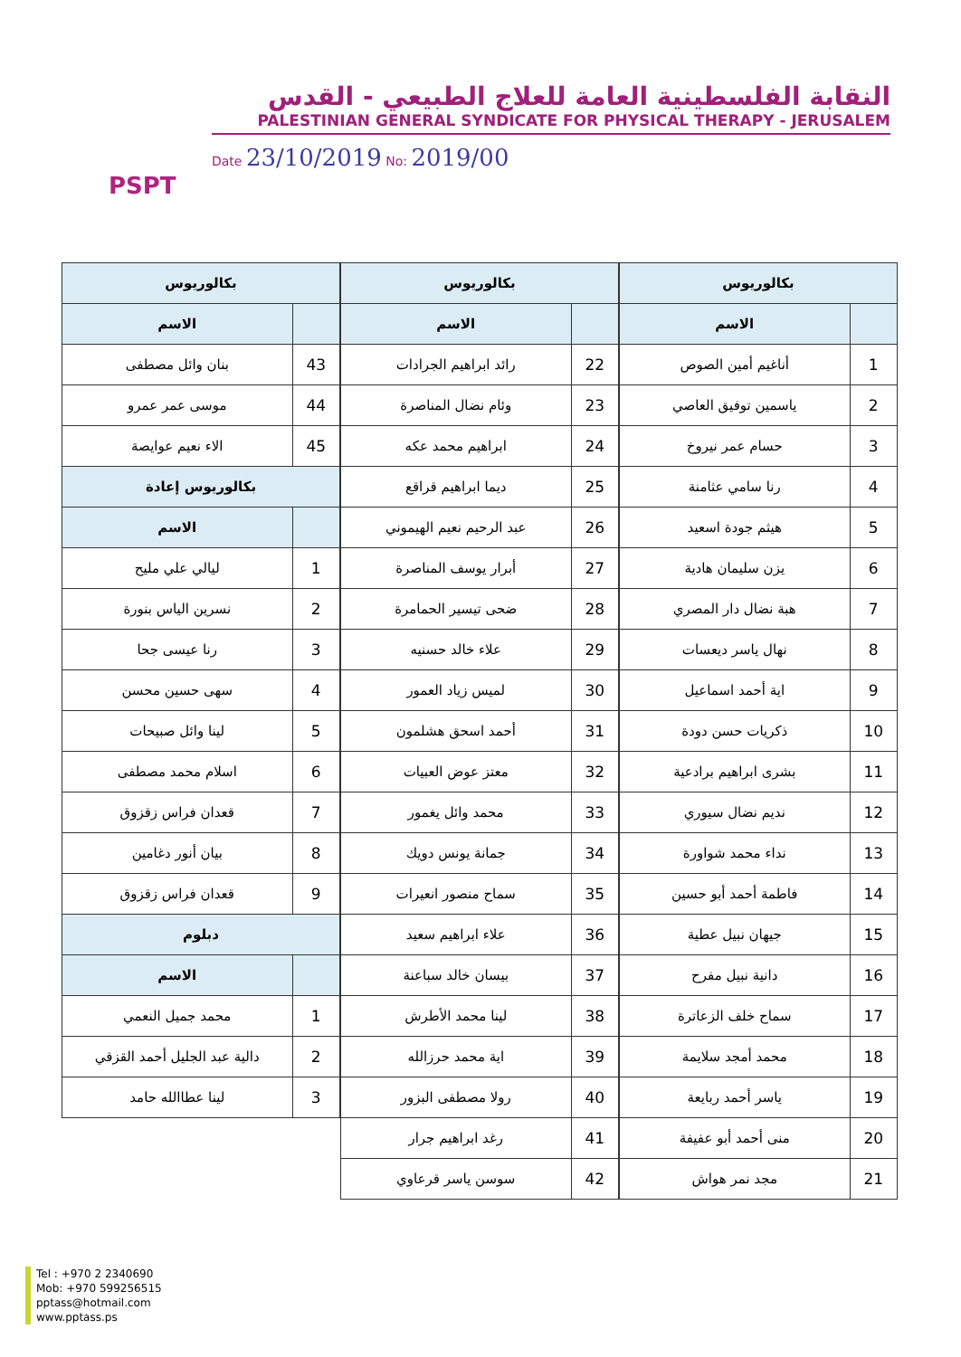PSPT
النقابة الفلسطينية العامة للعلاج الطبيعي - القدس
PALESTINIAN GENERAL SYNDICATE FOR PHYSICAL THERAPY - JERUSALEM
Date 23/10/2019 No: 2019/00
| بكالوريوس | |
| --- | --- |
| | الاسم |
| 1 | أناغيم أمين الصوص |
| 2 | ياسمين توفيق العاصي |
| 3 | حسام عمر نيروخ |
| 4 | رنا سامي عثامنة |
| 5 | هيثم جودة اسعيد |
| 6 | يزن سليمان هادية |
| 7 | هبة نضال دار المصري |
| 8 | نهال ياسر ديعسات |
| 9 | اية أحمد اسماعيل |
| 10 | ذكريات حسن دودة |
| 11 | بشرى ابراهيم برادعية |
| 12 | نديم نضال سيوري |
| 13 | نداء محمد شواورة |
| 14 | فاطمة أحمد أبو حسين |
| 15 | جيهان نبيل عطية |
| 16 | دانية نبيل مفرح |
| 17 | سماح خلف الزعاترة |
| 18 | محمد أمجد سلايمة |
| 19 | ياسر أحمد ربايعة |
| 20 | منى أحمد أبو عفيفة |
| 21 | مجد نمر هواش |
| بكالوريوس | |
| --- | --- |
| | الاسم |
| 22 | رائد ابراهيم الجرادات |
| 23 | وئام نضال المناصرة |
| 24 | ابراهيم محمد عكه |
| 25 | ديما ابراهيم قراقع |
| 26 | عبد الرحيم نعيم الهيموني |
| 27 | أبرار يوسف المناصرة |
| 28 | ضحى تيسير الحمامرة |
| 29 | علاء خالد حسنيه |
| 30 | لميس زياد العمور |
| 31 | أحمد اسحق هشلمون |
| 32 | معتز عوض العبيات |
| 33 | محمد وائل يغمور |
| 34 | جمانة يونس دويك |
| 35 | سماح منصور انعيرات |
| 36 | علاء ابراهيم سعيد |
| 37 | بيسان خالد سباعنة |
| 38 | لينا محمد الأطرش |
| 39 | اية محمد حرزالله |
| 40 | رولا مصطفى البزور |
| 41 | رغد ابراهيم جرار |
| 42 | سوسن ياسر قرعاوي |
| بكالوريوس | |
| --- | --- |
| | الاسم |
| 43 | بنان وائل مصطفى |
| 44 | موسى عمر عمرو |
| 45 | الاء نعيم عوايصة |
| بكالوريوس إعادة | |
| | الاسم |
| 1 | ليالي علي مليح |
| 2 | نسرين الياس بنورة |
| 3 | رنا عيسى جحا |
| 4 | سهى حسين محسن |
| 5 | لينا وائل صبيحات |
| 6 | اسلام محمد مصطفى |
| 7 | قعدان فراس زقزوق |
| 8 | بيان أنور دغامين |
| 9 | قعدان فراس زقزوق |
| دبلوم | |
| | الاسم |
| 1 | محمد جميل النعمي |
| 2 | دالية عبد الجليل أحمد القزقي |
| 3 | لينا عطاالله حامد |
Tel : +970 2 2340690
Mob: +970 599256515
pptass@hotmail.com
www.pptass.ps